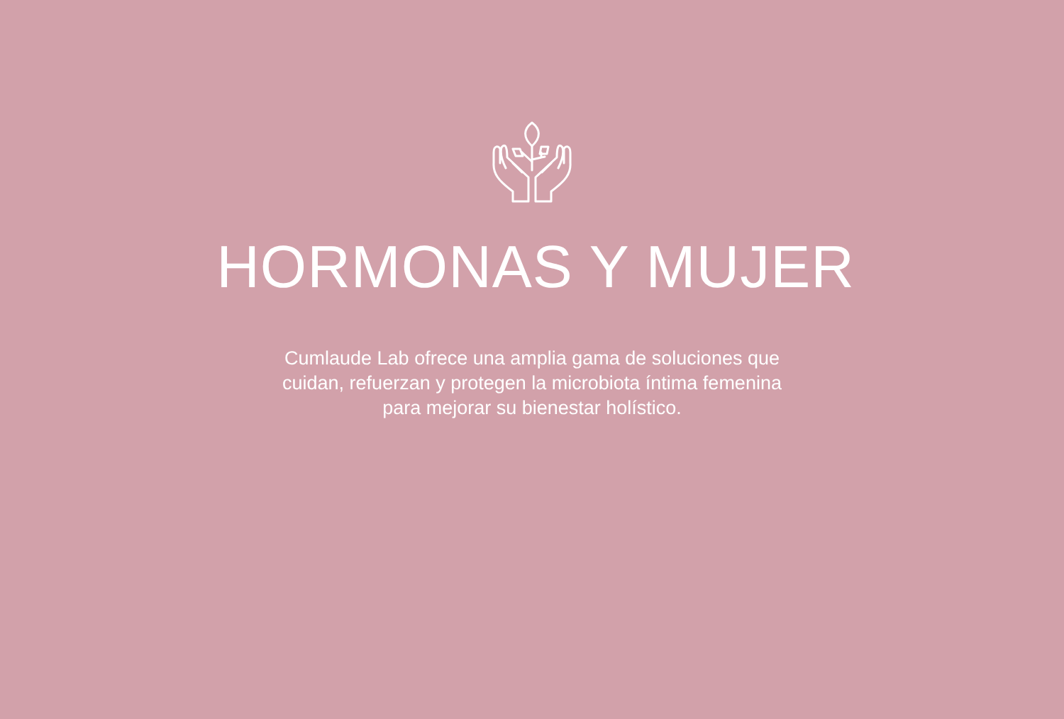HORMONAS Y MUJER
Cumlaude Lab ofrece una amplia gama de soluciones que cuidan, refuerzan y protegen la microbiota íntima femenina para mejorar su bienestar holístico.